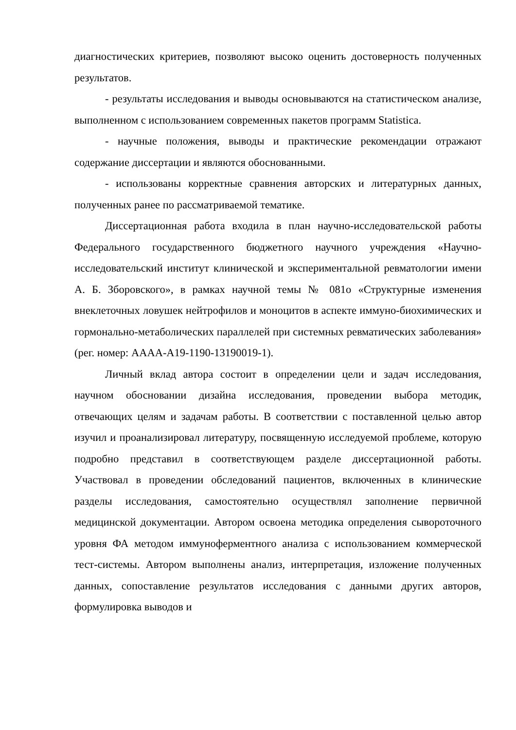диагностических критериев, позволяют высоко оценить достоверность полученных результатов.
- результаты исследования и выводы основываются на статистическом анализе, выполненном с использованием современных пакетов программ Statistica.
- научные положения, выводы и практические рекомендации отражают содержание диссертации и являются обоснованными.
- использованы корректные сравнения авторских и литературных данных, полученных ранее по рассматриваемой тематике.
Диссертационная работа входила в план научно-исследовательской работы Федерального государственного бюджетного научного учреждения «Научно-исследовательский институт клинической и экспериментальной ревматологии имени А. Б. Зборовского», в рамках научной темы № 081о «Структурные изменения внеклеточных ловушек нейтрофилов и моноцитов в аспекте иммуно-биохимических и гормонально-метаболических параллелей при системных ревматических заболевания» (рег. номер: АААА-А19-1190-13190019-1).
Личный вклад автора состоит в определении цели и задач исследования, научном обосновании дизайна исследования, проведении выбора методик, отвечающих целям и задачам работы. В соответствии с поставленной целью автор изучил и проанализировал литературу, посвященную исследуемой проблеме, которую подробно представил в соответствующем разделе диссертационной работы. Участвовал в проведении обследований пациентов, включенных в клинические разделы исследования, самостоятельно осуществлял заполнение первичной медицинской документации. Автором освоена методика определения сывороточного уровня ФА методом иммуноферментного анализа с использованием коммерческой тест-системы. Автором выполнены анализ, интерпретация, изложение полученных данных, сопоставление результатов исследования с данными других авторов, формулировка выводов и